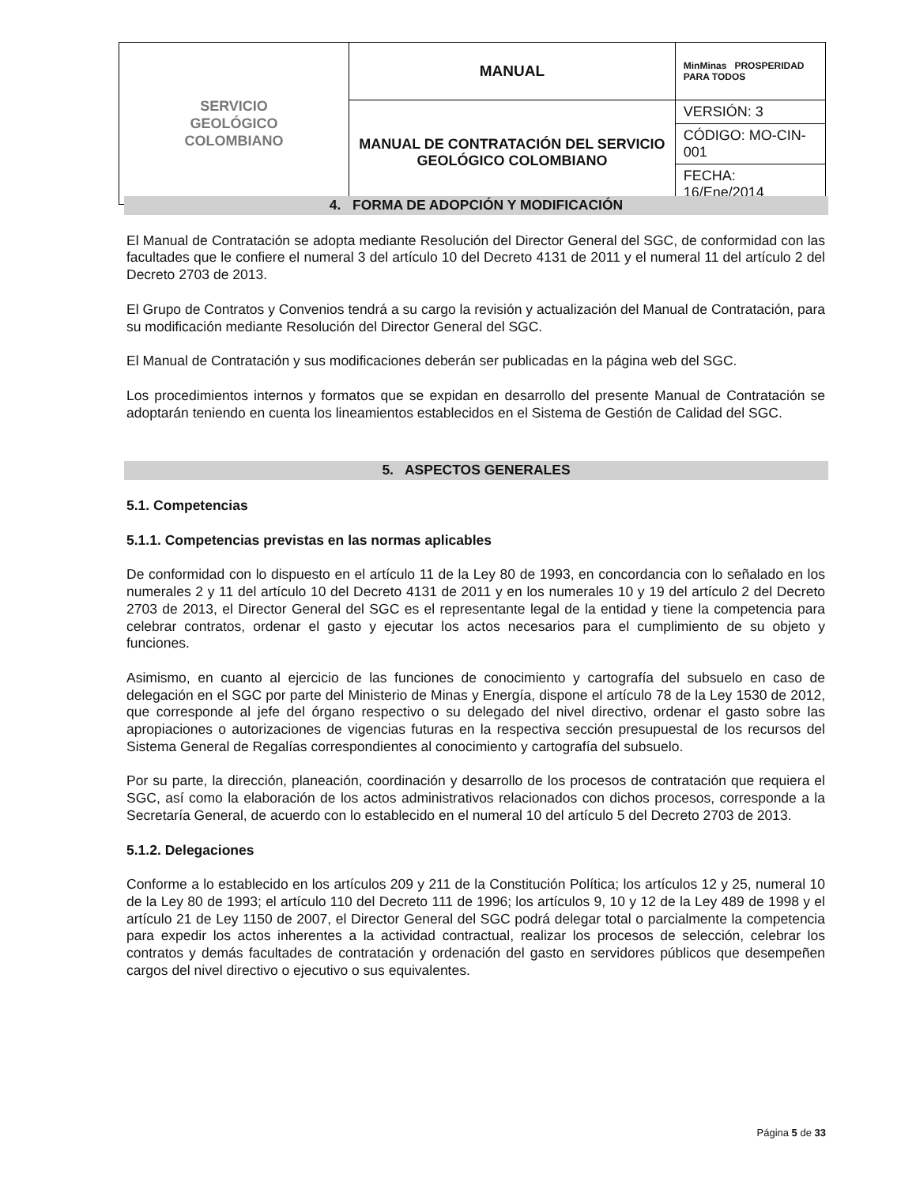| SERVICIO GEOLÓGICO COLOMBIANO | MANUAL | MinMinas PROSPERIDAD PARA TODOS |
| | MANUAL DE CONTRATACIÓN DEL SERVICIO GEOLÓGICO COLOMBIANO | VERSIÓN: 3 |
| | | CÓDIGO: MO-CIN-001 |
| | | FECHA: 16/Ene/2014 |
4. FORMA DE ADOPCIÓN Y MODIFICACIÓN
El Manual de Contratación se adopta mediante Resolución del Director General del SGC, de conformidad con las facultades que le confiere el numeral 3 del artículo 10 del Decreto 4131 de 2011 y el numeral 11 del artículo 2 del Decreto 2703 de 2013.
El Grupo de Contratos y Convenios tendrá a su cargo la revisión y actualización del Manual de Contratación, para su modificación mediante Resolución del Director General del SGC.
El Manual de Contratación y sus modificaciones deberán ser publicadas en la página web del SGC.
Los procedimientos internos y formatos que se expidan en desarrollo del presente Manual de Contratación se adoptarán teniendo en cuenta los lineamientos establecidos en el Sistema de Gestión de Calidad del SGC.
5. ASPECTOS GENERALES
5.1. Competencias
5.1.1. Competencias previstas en las normas aplicables
De conformidad con lo dispuesto en el artículo 11 de la Ley 80 de 1993, en concordancia con lo señalado en los numerales 2 y 11 del artículo 10 del Decreto 4131 de 2011 y en los numerales 10 y 19 del artículo 2 del Decreto 2703 de 2013, el Director General del SGC es el representante legal de la entidad y tiene la competencia para celebrar contratos, ordenar el gasto y ejecutar los actos necesarios para el cumplimiento de su objeto y funciones.
Asimismo, en cuanto al ejercicio de las funciones de conocimiento y cartografía del subsuelo en caso de delegación en el SGC por parte del Ministerio de Minas y Energía, dispone el artículo 78 de la Ley 1530 de 2012, que corresponde al jefe del órgano respectivo o su delegado del nivel directivo, ordenar el gasto sobre las apropiaciones o autorizaciones de vigencias futuras en la respectiva sección presupuestal de los recursos del Sistema General de Regalías correspondientes al conocimiento y cartografía del subsuelo.
Por su parte, la dirección, planeación, coordinación y desarrollo de los procesos de contratación que requiera el SGC, así como la elaboración de los actos administrativos relacionados con dichos procesos, corresponde a la Secretaría General, de acuerdo con lo establecido en el numeral 10 del artículo 5 del Decreto 2703 de 2013.
5.1.2. Delegaciones
Conforme a lo establecido en los artículos 209 y 211 de la Constitución Política; los artículos 12 y 25, numeral 10 de la Ley 80 de 1993; el artículo 110 del Decreto 111 de 1996; los artículos 9, 10 y 12 de la Ley 489 de 1998 y el artículo 21 de Ley 1150 de 2007, el Director General del SGC podrá delegar total o parcialmente la competencia para expedir los actos inherentes a la actividad contractual, realizar los procesos de selección, celebrar los contratos y demás facultades de contratación y ordenación del gasto en servidores públicos que desempeñen cargos del nivel directivo o ejecutivo o sus equivalentes.
Página 5 de 33